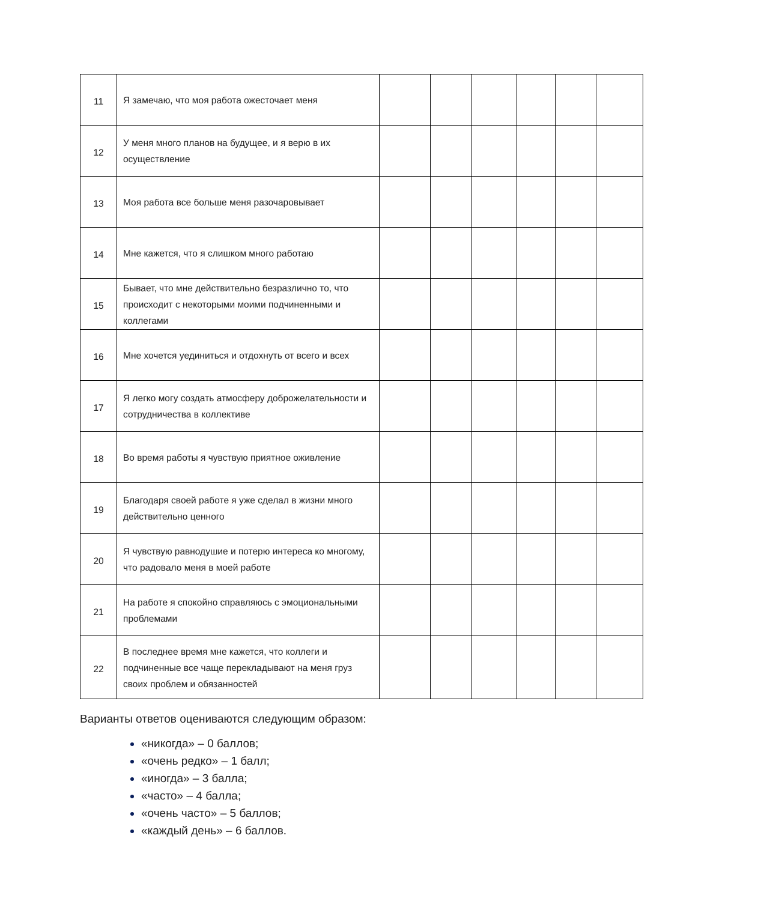| 11 | Я замечаю, что моя работа ожесточает меня | | | | | | |
| 12 | У меня много планов на будущее, и я верю в их осуществление | | | | | | |
| 13 | Моя работа все больше меня разочаровывает | | | | | | |
| 14 | Мне кажется, что я слишком много работаю | | | | | | |
| 15 | Бывает, что мне действительно безразлично то, что происходит с некоторыми моими подчиненными и коллегами | | | | | | |
| 16 | Мне хочется уединиться и отдохнуть от всего и всех | | | | | | |
| 17 | Я легко могу создать атмосферу доброжелательности и сотрудничества в коллективе | | | | | | |
| 18 | Во время работы я чувствую приятное оживление | | | | | | |
| 19 | Благодаря своей работе я уже сделал в жизни много действительно ценного | | | | | | |
| 20 | Я чувствую равнодушие и потерю интереса ко многому, что радовало меня в моей работе | | | | | | |
| 21 | На работе я спокойно справляюсь с эмоциональными проблемами | | | | | | |
| 22 | В последнее время мне кажется, что коллеги и подчиненные все чаще перекладывают на меня груз своих проблем и обязанностей | | | | | | |
Варианты ответов оцениваются следующим образом:
«никогда» – 0 баллов;
«очень редко» – 1 балл;
«иногда» – 3 балла;
«часто» – 4 балла;
«очень часто» – 5 баллов;
«каждый день» – 6 баллов.